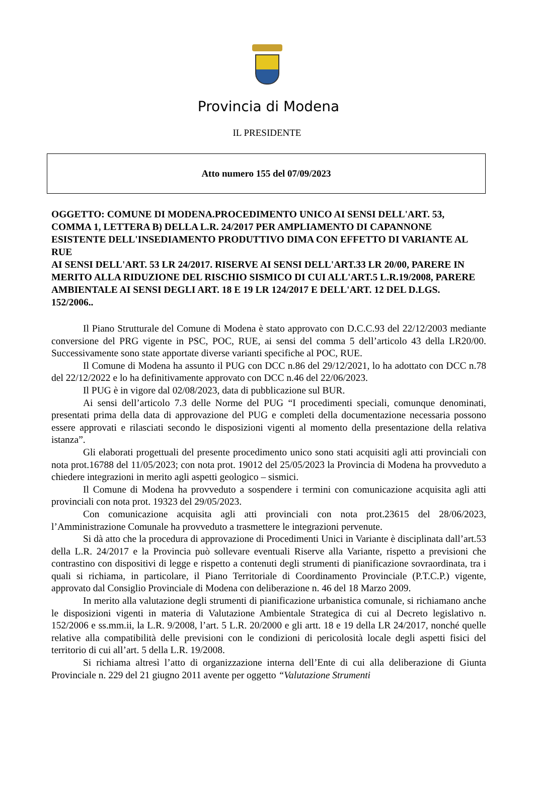Provincia di Modena
IL PRESIDENTE
Atto numero 155 del 07/09/2023
OGGETTO: COMUNE DI MODENA.PROCEDIMENTO UNICO AI SENSI DELL'ART. 53, COMMA 1, LETTERA B) DELLA L.R. 24/2017 PER AMPLIAMENTO DI CAPANNONE ESISTENTE DELL'INSEDIAMENTO PRODUTTIVO DIMA CON EFFETTO DI VARIANTE AL RUE
AI SENSI DELL'ART. 53 LR 24/2017. RISERVE AI SENSI DELL'ART.33 LR 20/00, PARERE IN MERITO ALLA RIDUZIONE DEL RISCHIO SISMICO DI CUI ALL'ART.5 L.R.19/2008, PARERE AMBIENTALE AI SENSI DEGLI ART. 18 E 19 LR 124/2017 E DELL'ART. 12 DEL D.LGS. 152/2006..
Il Piano Strutturale del Comune di Modena è stato approvato con D.C.C.93 del 22/12/2003 mediante conversione del PRG vigente in PSC, POC, RUE, ai sensi del comma 5 dell’articolo 43 della LR20/00. Successivamente sono state apportate diverse varianti specifiche al POC, RUE.
Il Comune di Modena ha assunto il PUG con DCC n.86 del 29/12/2021, lo ha adottato con DCC n.78 del 22/12/2022 e lo ha definitivamente approvato con DCC n.46 del 22/06/2023.
Il PUG è in vigore dal 02/08/2023, data di pubblicazione sul BUR.
Ai sensi dell’articolo 7.3 delle Norme del PUG “I procedimenti speciali, comunque denominati, presentati prima della data di approvazione del PUG e completi della documentazione necessaria possono essere approvati e rilasciati secondo le disposizioni vigenti al momento della presentazione della relativa istanza”.
Gli elaborati progettuali del presente procedimento unico sono stati acquisiti agli atti provinciali con nota prot.16788 del 11/05/2023; con nota prot. 19012 del 25/05/2023 la Provincia di Modena ha provveduto a chiedere integrazioni in merito agli aspetti geologico – sismici.
Il Comune di Modena ha provveduto a sospendere i termini con comunicazione acquisita agli atti provinciali con nota prot. 19323 del 29/05/2023.
Con comunicazione acquisita agli atti provinciali con nota prot.23615 del 28/06/2023, l’Amministrazione Comunale ha provveduto a trasmettere le integrazioni pervenute.
Si dà atto che la procedura di approvazione di Procedimenti Unici in Variante è disciplinata dall’art.53 della L.R. 24/2017 e la Provincia può sollevare eventuali Riserve alla Variante, rispetto a previsioni che contrastino con dispositivi di legge e rispetto a contenuti degli strumenti di pianificazione sovraordinata, tra i quali si richiama, in particolare, il Piano Territoriale di Coordinamento Provinciale (P.T.C.P.) vigente, approvato dal Consiglio Provinciale di Modena con deliberazione n. 46 del 18 Marzo 2009.
In merito alla valutazione degli strumenti di pianificazione urbanistica comunale, si richiamano anche le disposizioni vigenti in materia di Valutazione Ambientale Strategica di cui al Decreto legislativo n. 152/2006 e ss.mm.ii, la L.R. 9/2008, l’art. 5 L.R. 20/2000 e gli artt. 18 e 19 della LR 24/2017, nonché quelle relative alla compatibilità delle previsioni con le condizioni di pericolosità locale degli aspetti fisici del territorio di cui all’art. 5 della L.R. 19/2008.
Si richiama altresì l’atto di organizzazione interna dell’Ente di cui alla deliberazione di Giunta Provinciale n. 229 del 21 giugno 2011 avente per oggetto “Valutazione Strumenti